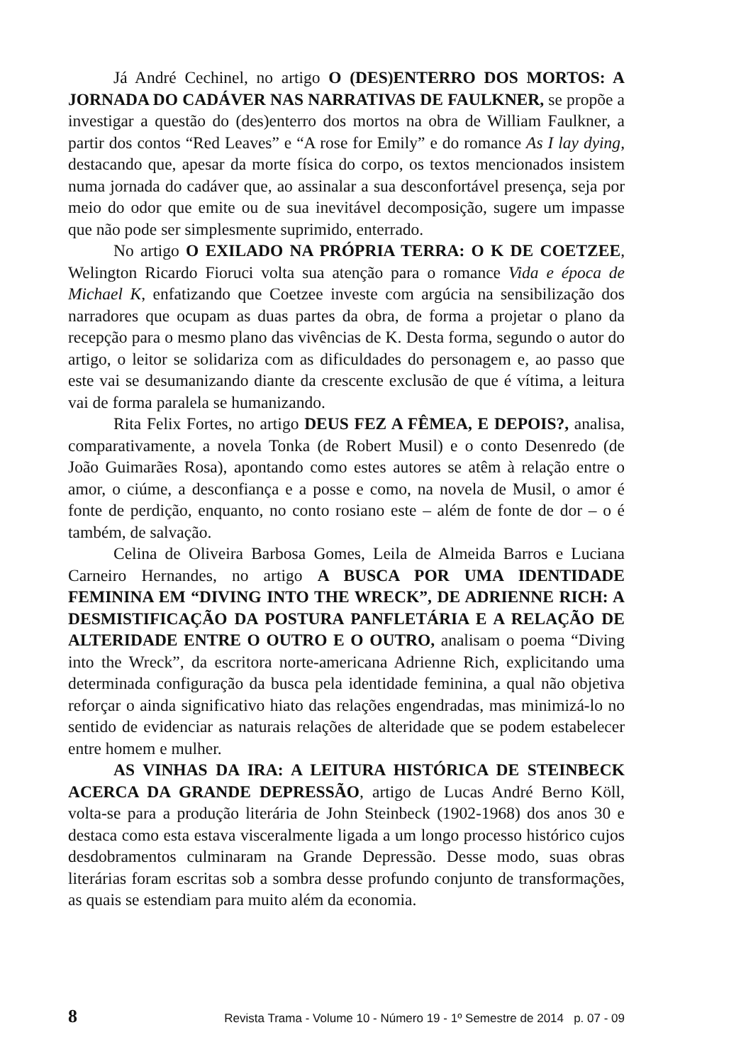Já André Cechinel, no artigo O (DES)ENTERRO DOS MORTOS: A JORNADA DO CADÁVER NAS NARRATIVAS DE FAULKNER, se propõe a investigar a questão do (des)enterro dos mortos na obra de William Faulkner, a partir dos contos “Red Leaves” e “A rose for Emily” e do romance As I lay dying, destacando que, apesar da morte física do corpo, os textos mencionados insistem numa jornada do cadáver que, ao assinalar a sua desconfortável presença, seja por meio do odor que emite ou de sua inevitável decomposição, sugere um impasse que não pode ser simplesmente suprimido, enterrado.
No artigo O EXILADO NA PRÓPRIA TERRA: O K DE COETZEE, Welington Ricardo Fioruci volta sua atenção para o romance Vida e época de Michael K, enfatizando que Coetzee investe com argúcia na sensibilização dos narradores que ocupam as duas partes da obra, de forma a projetar o plano da recepção para o mesmo plano das vivências de K. Desta forma, segundo o autor do artigo, o leitor se solidariza com as dificuldades do personagem e, ao passo que este vai se desumanizando diante da crescente exclusão de que é vítima, a leitura vai de forma paralela se humanizando.
Rita Felix Fortes, no artigo DEUS FEZ A FÊMEA, E DEPOIS?, analisa, comparativamente, a novela Tonka (de Robert Musil) e o conto Desenredo (de João Guimarães Rosa), apontando como estes autores se atêm à relação entre o amor, o ciúme, a desconfiança e a posse e como, na novela de Musil, o amor é fonte de perdição, enquanto, no conto rosiano este – além de fonte de dor – o é também, de salvação.
Celina de Oliveira Barbosa Gomes, Leila de Almeida Barros e Luciana Carneiro Hernandes, no artigo A BUSCA POR UMA IDENTIDADE FEMININA EM “DIVING INTO THE WRECK”, DE ADRIENNE RICH: A DESMISTIFICAÇÃO DA POSTURA PANFLETÁRIA E A RELAÇÃO DE ALTERIDADE ENTRE O OUTRO E O OUTRO, analisam o poema “Diving into the Wreck”, da escritora norte-americana Adrienne Rich, explicitando uma determinada configuração da busca pela identidade feminina, a qual não objetiva reforçar o ainda significativo hiato das relações engendradas, mas minimizá-lo no sentido de evidenciar as naturais relações de alteridade que se podem estabelecer entre homem e mulher.
AS VINHAS DA IRA: A LEITURA HISTÓRICA DE STEINBECK ACERCA DA GRANDE DEPRESSÃO, artigo de Lucas André Berno Köll, volta-se para a produção literária de John Steinbeck (1902-1968) dos anos 30 e destaca como esta estava visceralmente ligada a um longo processo histórico cujos desdobramentos culminaram na Grande Depressão. Desse modo, suas obras literárias foram escritas sob a sombra desse profundo conjunto de transformações, as quais se estendiam para muito além da economia.
8 Revista Trama - Volume 10 - Número 19 - 1º Semestre de 2014 p. 07 - 09